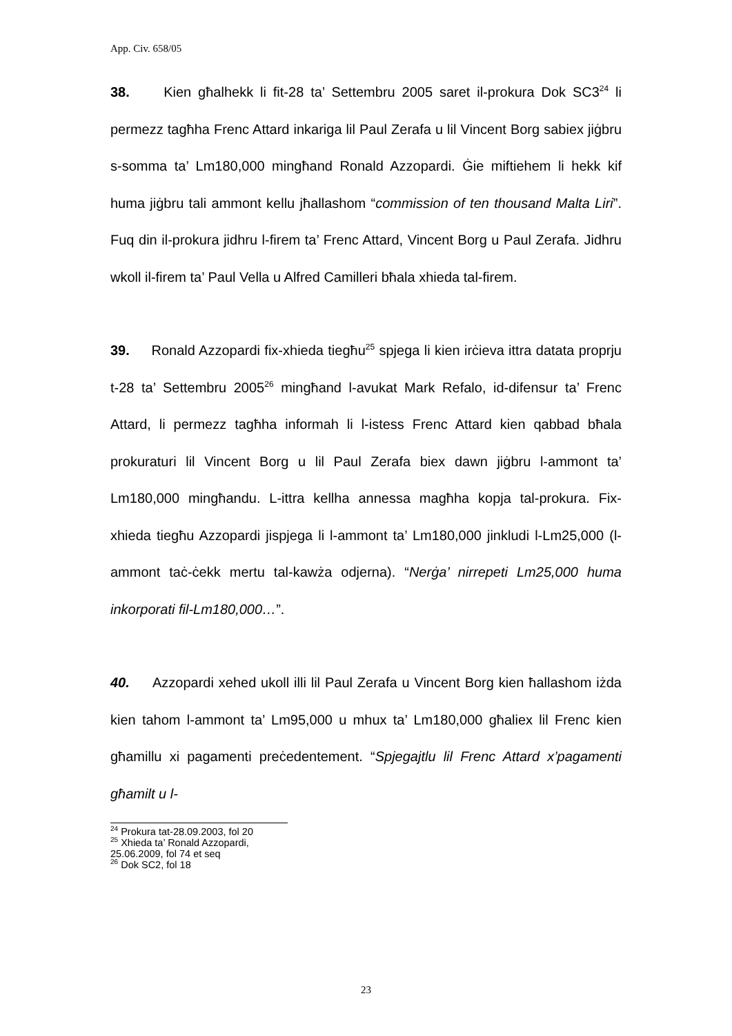App. Civ. 658/05
38. Kien għalhekk li fit-28 ta’ Settembru 2005 saret il-prokura Dok SC3<sup>24</sup> li permezz tagħha Frenc Attard inkariga lil Paul Zerafa u lil Vincent Borg sabiex jiġbru s-somma ta’ Lm180,000 mingħand Ronald Azzopardi. Ġie miftiehem li hekk kif huma jiġbru tali ammont kellu jħallashom “commission of ten thousand Malta Liri”. Fuq din il-prokura jidhru l-firem ta’ Frenc Attard, Vincent Borg u Paul Zerafa. Jidhru wkoll il-firem ta’ Paul Vella u Alfred Camilleri bħala xhieda tal-firem.
39. Ronald Azzopardi fix-xhieda tiegħu<sup>25</sup> spjega li kien irċieva ittra datata proprju t-28 ta’ Settembru 2005<sup>26</sup> mingħand l-avukat Mark Refalo, id-difensur ta’ Frenc Attard, li permezz tagħha informah li l-istess Frenc Attard kien qabbad bħala prokuraturi lil Vincent Borg u lil Paul Zerafa biex dawn jiġbru l-ammont ta’ Lm180,000 mingħandu. L-ittra kellha annessa magħha kopja tal-prokura. Fix-xhieda tiegħu Azzopardi jispjega li l-ammont ta’ Lm180,000 jinkludi l-Lm25,000 (l-ammont taċ-ċekk mertu tal-kawża odjerna). “Nerġa’ nirrepeti Lm25,000 huma inkorporati fil-Lm180,000…”.
40. Azzopardi xehed ukoll illi lil Paul Zerafa u Vincent Borg kien ħallashom iżda kien tahom l-ammont ta’ Lm95,000 u mhux ta’ Lm180,000 għaliex lil Frenc kien għamillu xi pagamenti preċedentement. “Spjegajtlu lil Frenc Attard x’pagamenti għamilt u l-
<sup>24</sup> Prokura tat-28.09.2003, fol 20
<sup>25</sup> Xhieda ta’ Ronald Azzopardi, 25.06.2009, fol 74 et seq
<sup>26</sup> Dok SC2, fol 18
23